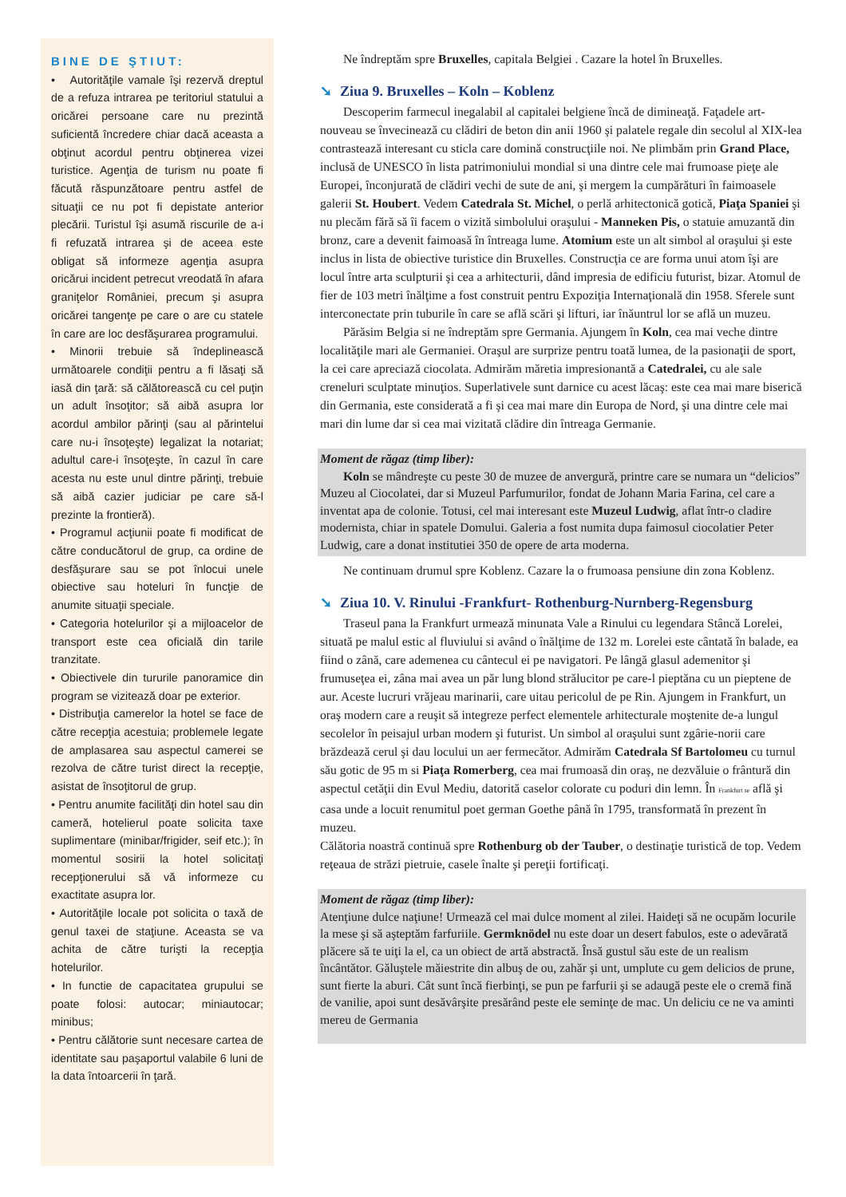BINE DE ŞTIUT:
• Autorităţile vamale îşi rezervă dreptul de a refuza intrarea pe teritoriul statului a oricărei persoane care nu prezintă suficientă încredere chiar dacă aceasta a obţinut acordul pentru obţinerea vizei turistice. Agenţia de turism nu poate fi făcută răspunzătoare pentru astfel de situaţii ce nu pot fi depistate anterior plecării. Turistul îşi asumă riscurile de a-i fi refuzată intrarea şi de aceea este obligat să informeze agenţia asupra oricărui incident petrecut vreodată în afara graniţelor României, precum şi asupra oricărei tangenţe pe care o are cu statele în care are loc desfăşurarea programului.
• Minorii trebuie să îndeplinească următoarele condiţii pentru a fi lăsaţi să iasă din ţară: să călătorească cu cel puţin un adult însoţitor; să aibă asupra lor acordul ambilor părinţi (sau al părintelui care nu-i însoţeşte) legalizat la notariat; adultul care-i însoţeşte, în cazul în care acesta nu este unul dintre părinţi, trebuie să aibă cazier judiciar pe care să-l prezinte la frontieră).
• Programul acţiunii poate fi modificat de către conducătorul de grup, ca ordine de desfăşurare sau se pot înlocui unele obiective sau hoteluri în funcţie de anumite situaţii speciale.
• Categoria hotelurilor şi a mijloacelor de transport este cea oficială din tarile tranzitate.
• Obiectivele din tururile panoramice din program se vizitează doar pe exterior.
• Distribuţia camerelor la hotel se face de către recepţia acestuia; problemele legate de amplasarea sau aspectul camerei se rezolva de către turist direct la recepţie, asistat de însoţitorul de grup.
• Pentru anumite facilităţi din hotel sau din cameră, hotelierul poate solicita taxe suplimentare (minibar/frigider, seif etc.); în momentul sosirii la hotel solicitaţi recepţionerului să vă informeze cu exactitate asupra lor.
• Autorităţile locale pot solicita o taxă de genul taxei de staţiune. Aceasta se va achita de către turişti la recepţia hotelurilor.
• In functie de capacitatea grupului se poate folosi: autocar; miniautocar; minibus;
• Pentru călătorie sunt necesare cartea de identitate sau paşaportul valabile 6 luni de la data întoarcerii în ţară.
Ne îndreptăm spre Bruxelles, capitala Belgiei . Cazare la hotel în Bruxelles.
➘ Ziua 9. Bruxelles – Koln – Koblenz
Descoperim farmecul inegalabil al capitalei belgiene încă de dimineaţă. Faţadele art-nouveau se învecinează cu clădiri de beton din anii 1960 şi palatele regale din secolul al XIX-lea contrastează interesant cu sticla care domină construcţiile noi. Ne plimbăm prin Grand Place, inclusă de UNESCO în lista patrimoniului mondial si una dintre cele mai frumoase pieţe ale Europei, înconjurată de clădiri vechi de sute de ani, şi mergem la cumpărături în faimoasele galerii St. Houbert. Vedem Catedrala St. Michel, o perlă arhitectonică gotică, Piaţa Spaniei şi nu plecăm fără să îi facem o vizită simbolului oraşului - Manneken Pis, o statuie amuzantă din bronz, care a devenit faimoasă în întreaga lume. Atomium este un alt simbol al oraşului şi este inclus in lista de obiective turistice din Bruxelles. Construcţia ce are forma unui atom îşi are locul între arta sculpturii şi cea a arhitecturii, dând impresia de edificiu futurist, bizar. Atomul de fier de 103 metri înălţime a fost construit pentru Expoziţia Internaţională din 1958. Sferele sunt interconectate prin tuburile în care se află scări şi lifturi, iar înăuntrul lor se află un muzeu.
Părăsim Belgia si ne îndreptăm spre Germania. Ajungem în Koln, cea mai veche dintre localităţile mari ale Germaniei. Oraşul are surprize pentru toată lumea, de la pasionaţii de sport, la cei care apreciază ciocolata. Admirăm măretia impresionantă a Catedralei, cu ale sale creneluri sculptate minuţios. Superlativele sunt darnice cu acest lăcaş: este cea mai mare biserică din Germania, este considerată a fi şi cea mai mare din Europa de Nord, şi una dintre cele mai mari din lume dar si cea mai vizitată clădire din întreaga Germanie.
Moment de răgaz (timp liber):
Koln se mândreşte cu peste 30 de muzee de anvergură, printre care se numara un “delicios” Muzeu al Ciocolatei, dar si Muzeul Parfumurilor, fondat de Johann Maria Farina, cel care a inventat apa de colonie. Totusi, cel mai interesant este Muzeul Ludwig, aflat într-o cladire modernista, chiar in spatele Domului. Galeria a fost numita dupa faimosul ciocolatier Peter Ludwig, care a donat institutiei 350 de opere de arta moderna.
Ne continuam drumul spre Koblenz. Cazare la o frumoasa pensiune din zona Koblenz.
➘ Ziua 10. V. Rinului -Frankfurt- Rothenburg-Nurnberg-Regensburg
Traseul pana la Frankfurt urmează minunata Vale a Rinului cu legendara Stâncă Lorelei, situată pe malul estic al fluviului si având o înălţime de 132 m. Lorelei este cântată în balade, ea fiind o zână, care ademenea cu cântecul ei pe navigatori. Pe lângă glasul ademenitor şi frumuseţea ei, zâna mai avea un păr lung blond strălucitor pe care-l pieptăna cu un pieptene de aur. Aceste lucruri vrăjeau marinarii, care uitau pericolul de pe Rin. Ajungem in Frankfurt, un oraş modern care a reuşit să integreze perfect elementele arhitecturale moştenite de-a lungul secolelor în peisajul urban modern şi futurist. Un simbol al oraşului sunt zgârie-norii care brăzdează cerul şi dau locului un aer fermecător. Admirăm Catedrala Sf Bartolomeu cu turnul său gotic de 95 m si Piaţa Romerberg, cea mai frumoasă din oraş, ne dezvăluie o frântură din aspectul cetăţii din Evul Mediu, datorită caselor colorate cu poduri din lemn. În Frankfurt se află şi casa unde a locuit renumitul poet german Goethe până în 1795, transformată în prezent în muzeu.
Călătoria noastră continuă spre Rothenburg ob der Tauber, o destinaţie turistică de top. Vedem reţeaua de străzi pietruie, casele înalte şi pereţii fortificaţi.
Moment de răgaz (timp liber):
Atenţiune dulce naţiune! Urmează cel mai dulce moment al zilei. Haideţi să ne ocupăm locurile la mese şi să aşteptăm farfuriile. Germknödel nu este doar un desert fabulos, este o adevărată plăcere să te uiţi la el, ca un obiect de artă abstractă. Însă gustul său este de un realism încântător. Găluştele măiestrite din albuş de ou, zahăr şi unt, umplute cu gem delicios de prune, sunt fierte la aburi. Cât sunt încă fierbinţi, se pun pe farfurii şi se adaugă peste ele o cremă fină de vanilie, apoi sunt desăvârşite presărând peste ele seminţe de mac. Un deliciu ce ne va aminti mereu de Germania